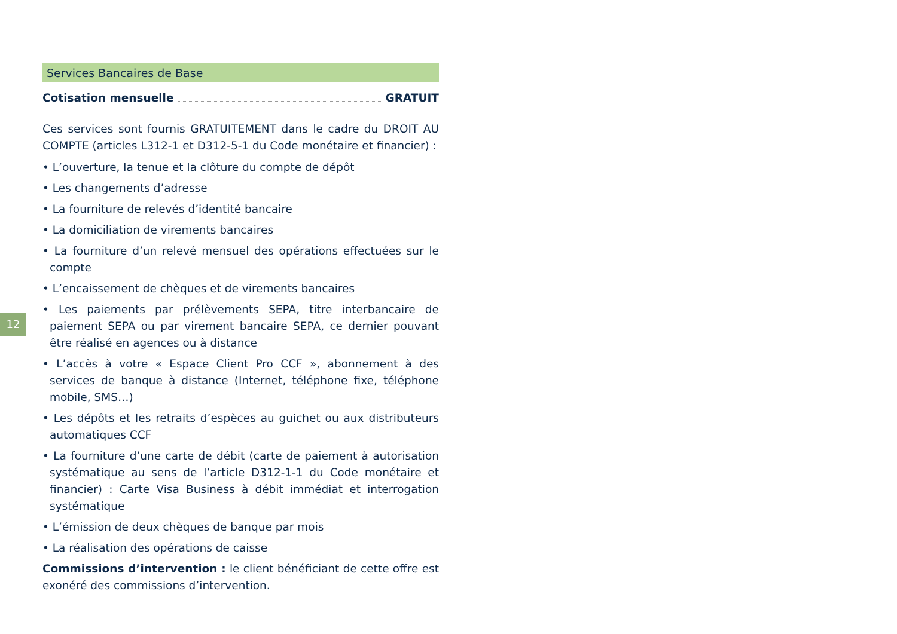12
Services Bancaires de Base
Cotisation mensuelle GRATUIT
Ces services sont fournis GRATUITEMENT dans le cadre du DROIT AU COMPTE (articles L312-1 et D312-5-1 du Code monétaire et financier) :
• L’ouverture, la tenue et la clôture du compte de dépôt
• Les changements d’adresse
• La fourniture de relevés d’identité bancaire
• La domiciliation de virements bancaires
• La fourniture d’un relevé mensuel des opérations effectuées sur le compte
• L’encaissement de chèques et de virements bancaires
• Les paiements par prélèvements SEPA, titre interbancaire de paiement SEPA ou par virement bancaire SEPA, ce dernier pouvant être réalisé en agences ou à distance
• L’accès à votre « Espace Client Pro CCF », abonnement à des services de banque à distance (Internet, téléphone fixe, téléphone mobile, SMS…)
• Les dépôts et les retraits d’espèces au guichet ou aux distributeurs automatiques CCF
• La fourniture d’une carte de débit (carte de paiement à autorisation systématique au sens de l’article D312-1-1 du Code monétaire et financier) : Carte Visa Business à débit immédiat et interrogation systématique
• L’émission de deux chèques de banque par mois
• La réalisation des opérations de caisse
Commissions d’intervention : le client bénéficiant de cette offre est exonéré des commissions d’intervention.